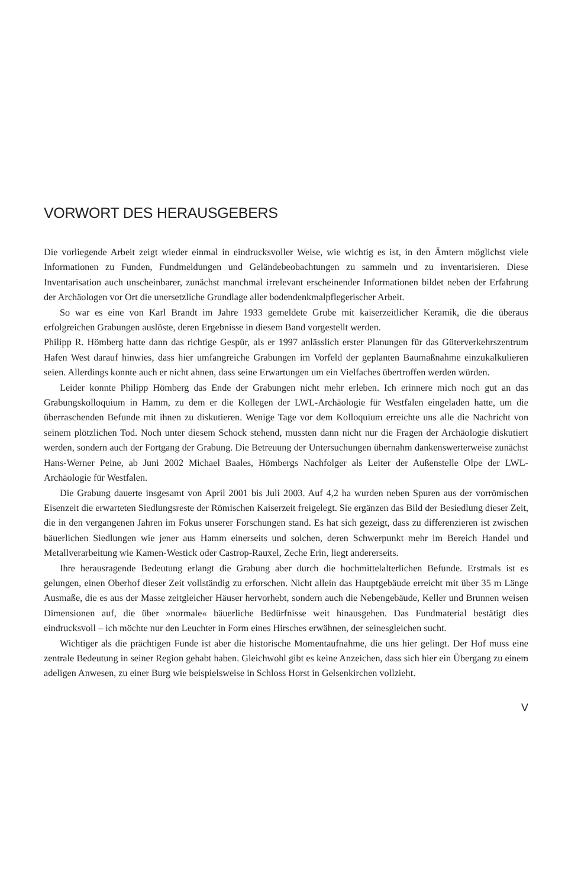VORWORT DES HERAUSGEBERS
Die vorliegende Arbeit zeigt wieder einmal in eindrucksvoller Weise, wie wichtig es ist, in den Ämtern möglichst viele Informationen zu Funden, Fundmeldungen und Geländebeobachtungen zu sammeln und zu inventarisieren. Diese Inventarisation auch unscheinbarer, zunächst manchmal irrelevant erscheinender Informationen bildet neben der Erfahrung der Archäologen vor Ort die unersetzliche Grundlage aller bodendenkmalpflegerischer Arbeit.
So war es eine von Karl Brandt im Jahre 1933 gemeldete Grube mit kaiserzeitlicher Keramik, die die überaus erfolgreichen Grabungen auslöste, deren Ergebnisse in diesem Band vorgestellt werden.
Philipp R. Hömberg hatte dann das richtige Gespür, als er 1997 anlässlich erster Planungen für das Güterverkehrszentrum Hafen West darauf hinwies, dass hier umfangreiche Grabungen im Vorfeld der geplanten Baumaßnahme einzukalkulieren seien. Allerdings konnte auch er nicht ahnen, dass seine Erwartungen um ein Vielfaches übertroffen werden würden.
Leider konnte Philipp Hömberg das Ende der Grabungen nicht mehr erleben. Ich erinnere mich noch gut an das Grabungskolloquium in Hamm, zu dem er die Kollegen der LWL-Archäologie für Westfalen eingeladen hatte, um die überraschenden Befunde mit ihnen zu diskutieren. Wenige Tage vor dem Kolloquium erreichte uns alle die Nachricht von seinem plötzlichen Tod. Noch unter diesem Schock stehend, mussten dann nicht nur die Fragen der Archäologie diskutiert werden, sondern auch der Fortgang der Grabung. Die Betreuung der Untersuchungen übernahm dankenswerterweise zunächst Hans-Werner Peine, ab Juni 2002 Michael Baales, Hömbergs Nachfolger als Leiter der Außenstelle Olpe der LWL-Archäologie für Westfalen.
Die Grabung dauerte insgesamt von April 2001 bis Juli 2003. Auf 4,2 ha wurden neben Spuren aus der vorrömischen Eisenzeit die erwarteten Siedlungsreste der Römischen Kaiserzeit freigelegt. Sie ergänzen das Bild der Besiedlung dieser Zeit, die in den vergangenen Jahren im Fokus unserer Forschungen stand. Es hat sich gezeigt, dass zu differenzieren ist zwischen bäuerlichen Siedlungen wie jener aus Hamm einerseits und solchen, deren Schwerpunkt mehr im Bereich Handel und Metallverarbeitung wie Kamen-Westick oder Castrop-Rauxel, Zeche Erin, liegt andererseits.
Ihre herausragende Bedeutung erlangt die Grabung aber durch die hochmittelalterlichen Befunde. Erstmals ist es gelungen, einen Oberhof dieser Zeit vollständig zu erforschen. Nicht allein das Hauptgebäude erreicht mit über 35 m Länge Ausmaße, die es aus der Masse zeitgleicher Häuser hervorhebt, sondern auch die Nebengebäude, Keller und Brunnen weisen Dimensionen auf, die über »normale« bäuerliche Bedürfnisse weit hinausgehen. Das Fundmaterial bestätigt dies eindrucksvoll – ich möchte nur den Leuchter in Form eines Hirsches erwähnen, der seinesgleichen sucht.
Wichtiger als die prächtigen Funde ist aber die historische Momentaufnahme, die uns hier gelingt. Der Hof muss eine zentrale Bedeutung in seiner Region gehabt haben. Gleichwohl gibt es keine Anzeichen, dass sich hier ein Übergang zu einem adeligen Anwesen, zu einer Burg wie beispielsweise in Schloss Horst in Gelsenkirchen vollzieht.
V